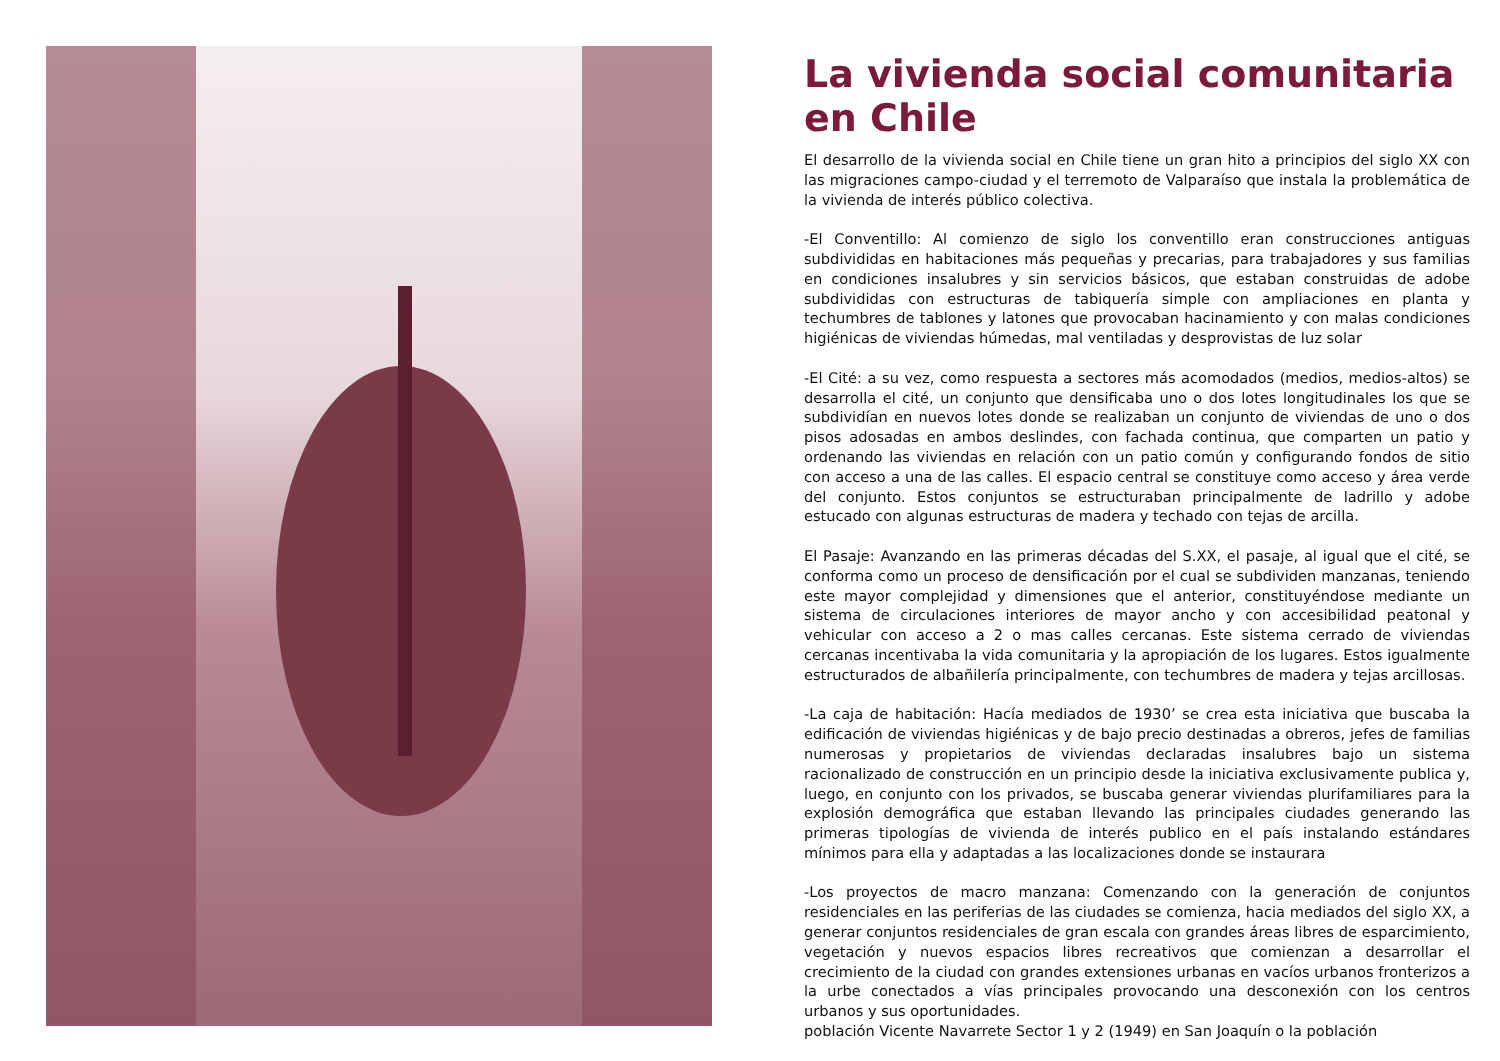La vivienda social comunitaria en Chile
El desarrollo de la vivienda social en Chile tiene un gran hito a principios del siglo XX con las migraciones campo-ciudad y el terremoto de Valparaíso que instala la problemática de la vivienda de interés público colectiva.
-El Conventillo: Al comienzo de siglo los conventillo eran construcciones antiguas subdivididas en habitaciones más pequeñas y precarias, para trabajadores y sus familias en condiciones insalubres y sin servicios básicos, que estaban construidas de adobe subdivididas con estructuras de tabiquería simple con ampliaciones en planta y techumbres de tablones y latones que provocaban hacinamiento y con malas condiciones higiénicas de viviendas húmedas, mal ventiladas y desprovistas de luz solar
-El Cité: a su vez, como respuesta a sectores más acomodados (medios, medios-altos) se desarrolla el cité, un conjunto que densificaba uno o dos lotes longitudinales los que se subdividían en nuevos lotes donde se realizaban un conjunto de viviendas de uno o dos pisos adosadas en ambos deslindes, con fachada continua, que comparten un patio y ordenando las viviendas en relación con un patio común y configurando fondos de sitio con acceso a una de las calles. El espacio central se constituye como acceso y área verde del conjunto. Estos conjuntos se estructuraban principalmente de ladrillo y adobe estucado con algunas estructuras de madera y techado con tejas de arcilla.
El Pasaje: Avanzando en las primeras décadas del S.XX, el pasaje, al igual que el cité, se conforma como un proceso de densificación por el cual se subdividen manzanas, teniendo este mayor complejidad y dimensiones que el anterior, constituyéndose mediante un sistema de circulaciones interiores de mayor ancho y con accesibilidad peatonal y vehicular con acceso a 2 o mas calles cercanas. Este sistema cerrado de viviendas cercanas incentivaba la vida comunitaria y la apropiación de los lugares. Estos igualmente estructurados de albañilería principalmente, con techumbres de madera y tejas arcillosas.
-La caja de habitación: Hacía mediados de 1930’ se crea esta iniciativa que buscaba la edificación de viviendas higiénicas y de bajo precio destinadas a obreros, jefes de familias numerosas y propietarios de viviendas declaradas insalubres bajo un sistema racionalizado de construcción en un principio desde la iniciativa exclusivamente publica y, luego, en conjunto con los privados, se buscaba generar viviendas plurifamiliares para la explosión demográfica que estaban llevando las principales ciudades generando las primeras tipologías de vivienda de interés publico en el país instalando estándares mínimos para ella y adaptadas a las localizaciones donde se instaurara
-Los proyectos de macro manzana: Comenzando con la generación de conjuntos residenciales en las periferias de las ciudades se comienza, hacia mediados del siglo XX, a generar conjuntos residenciales de gran escala con grandes áreas libres de esparcimiento, vegetación y nuevos espacios libres recreativos que comienzan a desarrollar el crecimiento de la ciudad con grandes extensiones urbanas en vacíos urbanos fronterizos a la urbe conectados a vías principales provocando una desconexión con los centros urbanos y sus oportunidades.
población Vicente Navarrete Sector 1 y 2 (1949) en San Joaquín o la población